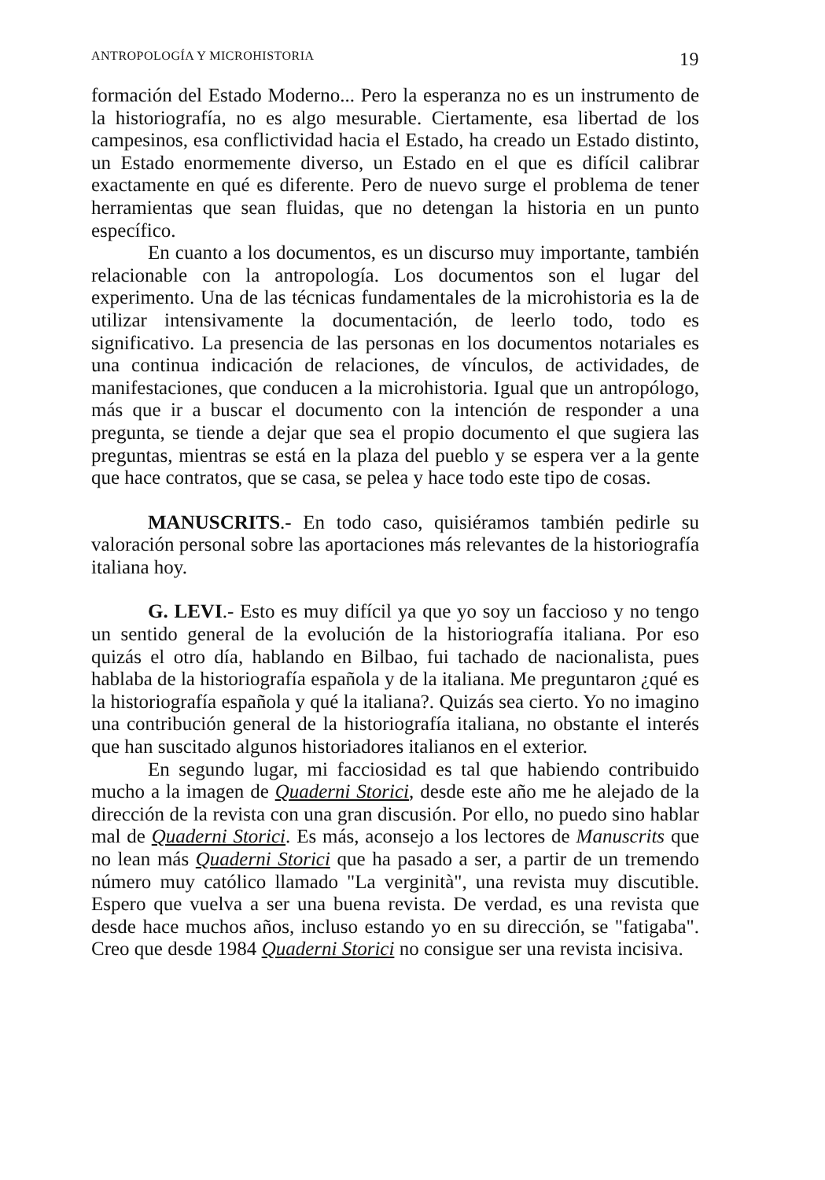ANTROPOLOGÍA Y MICROHISTORIA 19
formación del Estado Moderno... Pero la esperanza no es un instrumento de la historiografía, no es algo mesurable. Ciertamente, esa libertad de los campesinos, esa conflictividad hacia el Estado, ha creado un Estado distinto, un Estado enormemente diverso, un Estado en el que es difícil calibrar exactamente en qué es diferente. Pero de nuevo surge el problema de tener herramientas que sean fluidas, que no detengan la historia en un punto específico.
En cuanto a los documentos, es un discurso muy importante, también relacionable con la antropología. Los documentos son el lugar del experimento. Una de las técnicas fundamentales de la microhistoria es la de utilizar intensivamente la documentación, de leerlo todo, todo es significativo. La presencia de las personas en los documentos notariales es una continua indicación de relaciones, de vínculos, de actividades, de manifestaciones, que conducen a la microhistoria. Igual que un antropólogo, más que ir a buscar el documento con la intención de responder a una pregunta, se tiende a dejar que sea el propio documento el que sugiera las preguntas, mientras se está en la plaza del pueblo y se espera ver a la gente que hace contratos, que se casa, se pelea y hace todo este tipo de cosas.
MANUSCRITS.- En todo caso, quisiéramos también pedirle su valoración personal sobre las aportaciones más relevantes de la historiografía italiana hoy.
G. LEVI.- Esto es muy difícil ya que yo soy un faccioso y no tengo un sentido general de la evolución de la historiografía italiana. Por eso quizás el otro día, hablando en Bilbao, fui tachado de nacionalista, pues hablaba de la historiografía española y de la italiana. Me preguntaron ¿qué es la historiografía española y qué la italiana?. Quizás sea cierto. Yo no imagino una contribución general de la historiografía italiana, no obstante el interés que han suscitado algunos historiadores italianos en el exterior.
En segundo lugar, mi facciosidad es tal que habiendo contribuido mucho a la imagen de Quaderni Storici, desde este año me he alejado de la dirección de la revista con una gran discusión. Por ello, no puedo sino hablar mal de Quaderni Storici. Es más, aconsejo a los lectores de Manuscrits que no lean más Quaderni Storici que ha pasado a ser, a partir de un tremendo número muy católico llamado "La verginità", una revista muy discutible. Espero que vuelva a ser una buena revista. De verdad, es una revista que desde hace muchos años, incluso estando yo en su dirección, se "fatigaba". Creo que desde 1984 Quaderni Storici no consigue ser una revista incisiva.